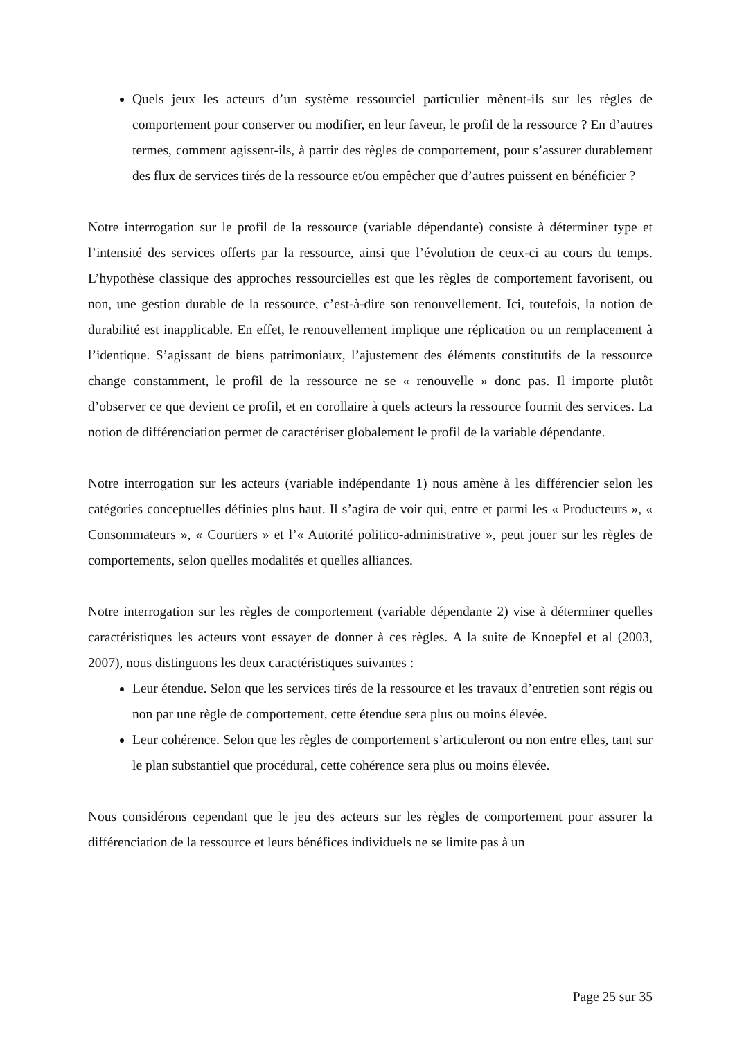Quels jeux les acteurs d’un système ressourciel particulier mènent-ils sur les règles de comportement pour conserver ou modifier, en leur faveur, le profil de la ressource ? En d’autres termes, comment agissent-ils, à partir des règles de comportement, pour s’assurer durablement des flux de services tirés de la ressource et/ou empêcher que d’autres puissent en bénéficier ?
Notre interrogation sur le profil de la ressource (variable dépendante) consiste à déterminer type et l’intensité des services offerts par la ressource, ainsi que l’évolution de ceux-ci au cours du temps. L’hypothèse classique des approches ressourcielles est que les règles de comportement favorisent, ou non, une gestion durable de la ressource, c’est-à-dire son renouvellement. Ici, toutefois, la notion de durabilité est inapplicable. En effet, le renouvellement implique une réplication ou un remplacement à l’identique. S’agissant de biens patrimoniaux, l’ajustement des éléments constitutifs de la ressource change constamment, le profil de la ressource ne se « renouvelle » donc pas. Il importe plutôt d’observer ce que devient ce profil, et en corollaire à quels acteurs la ressource fournit des services. La notion de différenciation permet de caractériser globalement le profil de la variable dépendante.
Notre interrogation sur les acteurs (variable indépendante 1) nous amène à les différencier selon les catégories conceptuelles définies plus haut. Il s’agira de voir qui, entre et parmi les « Producteurs », « Consommateurs », « Courtiers » et l’« Autorité politico-administrative », peut jouer sur les règles de comportements, selon quelles modalités et quelles alliances.
Notre interrogation sur les règles de comportement (variable dépendante 2) vise à déterminer quelles caractéristiques les acteurs vont essayer de donner à ces règles. A la suite de Knoepfel et al (2003, 2007), nous distinguons les deux caractéristiques suivantes :
Leur étendue. Selon que les services tirés de la ressource et les travaux d’entretien sont régis ou non par une règle de comportement, cette étendue sera plus ou moins élevée.
Leur cohérence. Selon que les règles de comportement s’articuleront ou non entre elles, tant sur le plan substantiel que procédural, cette cohérence sera plus ou moins élevée.
Nous considérons cependant que le jeu des acteurs sur les règles de comportement pour assurer la différenciation de la ressource et leurs bénéfices individuels ne se limite pas à un
Page 25 sur 35